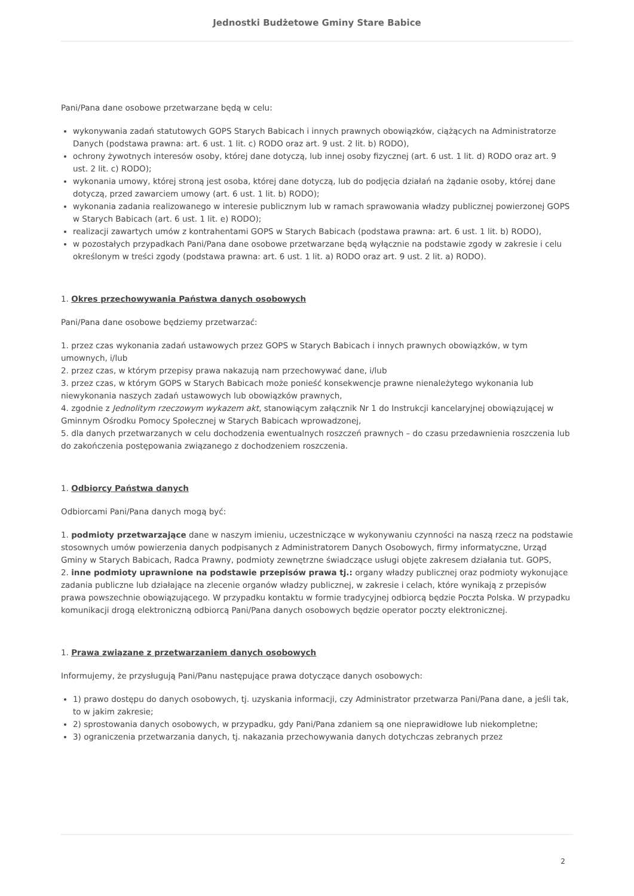Jednostki Budżetowe Gminy Stare Babice
Pani/Pana dane osobowe przetwarzane będą w celu:
wykonywania zadań statutowych GOPS Starych Babicach i innych prawnych obowiązków, ciążących na Administratorze Danych (podstawa prawna: art. 6 ust. 1 lit. c) RODO oraz art. 9 ust. 2 lit. b) RODO),
ochrony żywotnych interesów osoby, której dane dotyczą, lub innej osoby fizycznej (art. 6 ust. 1 lit. d) RODO oraz art. 9 ust. 2 lit. c) RODO);
wykonania umowy, której stroną jest osoba, której dane dotyczą, lub do podjęcia działań na żądanie osoby, której dane dotyczą, przed zawarciem umowy (art. 6 ust. 1 lit. b) RODO);
wykonania zadania realizowanego w interesie publicznym lub w ramach sprawowania władzy publicznej powierzonej GOPS w Starych Babicach (art. 6 ust. 1 lit. e) RODO);
realizacji zawartych umów z kontrahentami GOPS w Starych Babicach (podstawa prawna: art. 6 ust. 1 lit. b) RODO),
w pozostałych przypadkach Pani/Pana dane osobowe przetwarzane będą wyłącznie na podstawie zgody w zakresie i celu określonym w treści zgody (podstawa prawna: art. 6 ust. 1 lit. a) RODO oraz art. 9 ust. 2 lit. a) RODO).
1. Okres przechowywania Państwa danych osobowych
Pani/Pana dane osobowe będziemy przetwarzać:
1. przez czas wykonania zadań ustawowych przez GOPS w Starych Babicach i innych prawnych obowiązków, w tym umownych, i/lub
2. przez czas, w którym przepisy prawa nakazują nam przechowywać dane, i/lub
3. przez czas, w którym GOPS w Starych Babicach może ponieść konsekwencje prawne nienależytego wykonania lub niewykonania naszych zadań ustawowych lub obowiązków prawnych,
4. zgodnie z Jednolitym rzeczowym wykazem akt, stanowiącym załącznik Nr 1 do Instrukcji kancelaryjnej obowiązującej w Gminnym Ośrodku Pomocy Społecznej w Starych Babicach wprowadzonej,
5. dla danych przetwarzanych w celu dochodzenia ewentualnych roszczeń prawnych – do czasu przedawnienia roszczenia lub do zakończenia postępowania związanego z dochodzeniem roszczenia.
1. Odbiorcy Państwa danych
Odbiorcami Pani/Pana danych mogą być:
1. podmioty przetwarzające dane w naszym imieniu, uczestniczące w wykonywaniu czynności na naszą rzecz na podstawie stosownych umów powierzenia danych podpisanych z Administratorem Danych Osobowych, firmy informatyczne, Urząd Gminy w Starych Babicach, Radca Prawny, podmioty zewnętrzne świadczące usługi objęte zakresem działania tut. GOPS,
2. inne podmioty uprawnione na podstawie przepisów prawa tj.: organy władzy publicznej oraz podmioty wykonujące zadania publiczne lub działające na zlecenie organów władzy publicznej, w zakresie i celach, które wynikają z przepisów prawa powszechnie obowiązującego. W przypadku kontaktu w formie tradycyjnej odbiorcą będzie Poczta Polska. W przypadku komunikacji drogą elektroniczną odbiorcą Pani/Pana danych osobowych będzie operator poczty elektronicznej.
1. Prawa związane z przetwarzaniem danych osobowych
Informujemy, że przysługują Pani/Panu następujące prawa dotyczące danych osobowych:
1) prawo dostępu do danych osobowych, tj. uzyskania informacji, czy Administrator przetwarza Pani/Pana dane, a jeśli tak, to w jakim zakresie;
2) sprostowania danych osobowych, w przypadku, gdy Pani/Pana zdaniem są one nieprawidłowe lub niekompletne;
3) ograniczenia przetwarzania danych, tj. nakazania przechowywania danych dotychczas zebranych przez
2